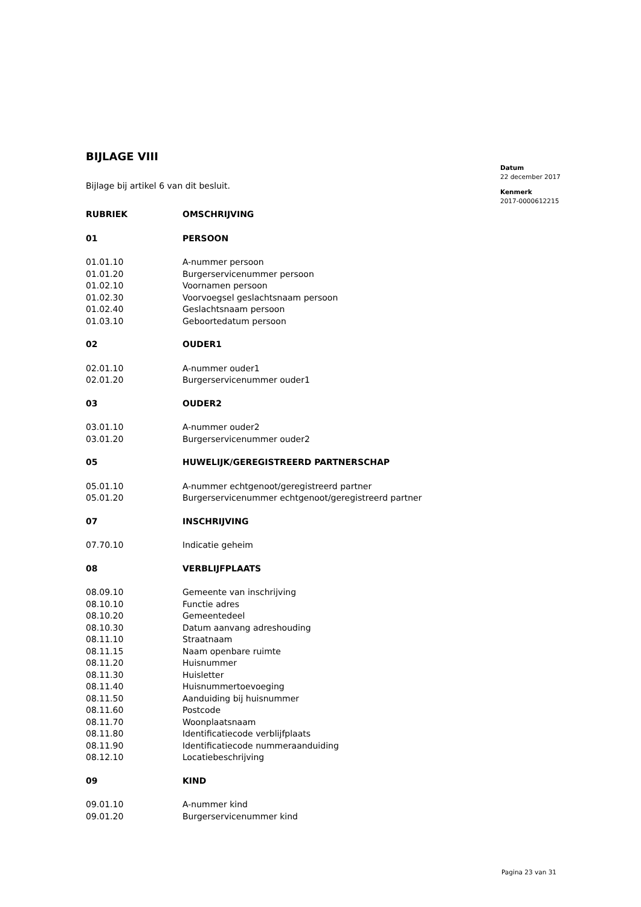Datum
22 december 2017
Kenmerk
2017-0000612215
BIJLAGE VIII
Bijlage bij artikel 6 van dit besluit.
| RUBRIEK | OMSCHRIJVING |
| --- | --- |
| 01 | PERSOON |
| 01.01.10 | A-nummer persoon |
| 01.01.20 | Burgerservicenummer persoon |
| 01.02.10 | Voornamen persoon |
| 01.02.30 | Voorvoegsel geslachtsnaam persoon |
| 01.02.40 | Geslachtsnaam persoon |
| 01.03.10 | Geboortedatum persoon |
| 02 | OUDER1 |
| 02.01.10 | A-nummer ouder1 |
| 02.01.20 | Burgerservicenummer ouder1 |
| 03 | OUDER2 |
| 03.01.10 | A-nummer ouder2 |
| 03.01.20 | Burgerservicenummer ouder2 |
| 05 | HUWELIJK/GEREGISTREERD PARTNERSCHAP |
| 05.01.10 | A-nummer echtgenoot/geregistreerd partner |
| 05.01.20 | Burgerservicenummer echtgenoot/geregistreerd partner |
| 07 | INSCHRIJVING |
| 07.70.10 | Indicatie geheim |
| 08 | VERBLIJFPLAATS |
| 08.09.10 | Gemeente van inschrijving |
| 08.10.10 | Functie adres |
| 08.10.20 | Gemeentedeel |
| 08.10.30 | Datum aanvang adreshouding |
| 08.11.10 | Straatnaam |
| 08.11.15 | Naam openbare ruimte |
| 08.11.20 | Huisnummer |
| 08.11.30 | Huisletter |
| 08.11.40 | Huisnummertoevoeging |
| 08.11.50 | Aanduiding bij huisnummer |
| 08.11.60 | Postcode |
| 08.11.70 | Woonplaatsnaam |
| 08.11.80 | Identificatiecode verblijfplaats |
| 08.11.90 | Identificatiecode nummeraanduiding |
| 08.12.10 | Locatiebeschrijving |
| 09 | KIND |
| 09.01.10 | A-nummer kind |
| 09.01.20 | Burgerservicenummer kind |
Pagina 23 van 31